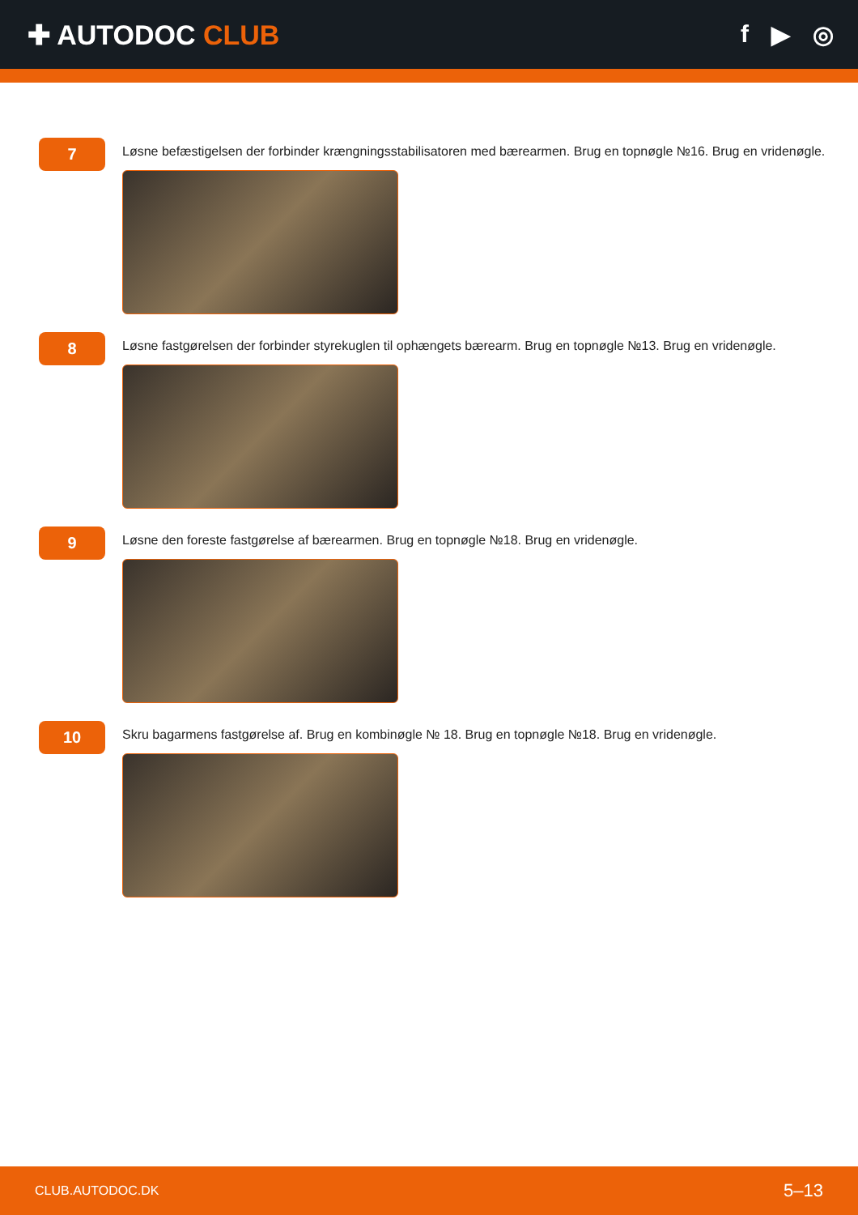✚ AUTODOC CLUB f ▶ ◎
7
Løsne befæstigelsen der forbinder krængningsstabilisatoren med bærearmen. Brug en topnøgle №16. Brug en vridenøgle.
8
Løsne fastgørelsen der forbinder styrekuglen til ophængets bærearm. Brug en topnøgle №13. Brug en vridenøgle.
9
Løsne den foreste fastgørelse af bærearmen. Brug en topnøgle №18. Brug en vridenøgle.
10
Skru bagarmens fastgørelse af. Brug en kombinøgle № 18. Brug en topnøgle №18. Brug en vridenøgle.
CLUB.AUTODOC.DK 5–13